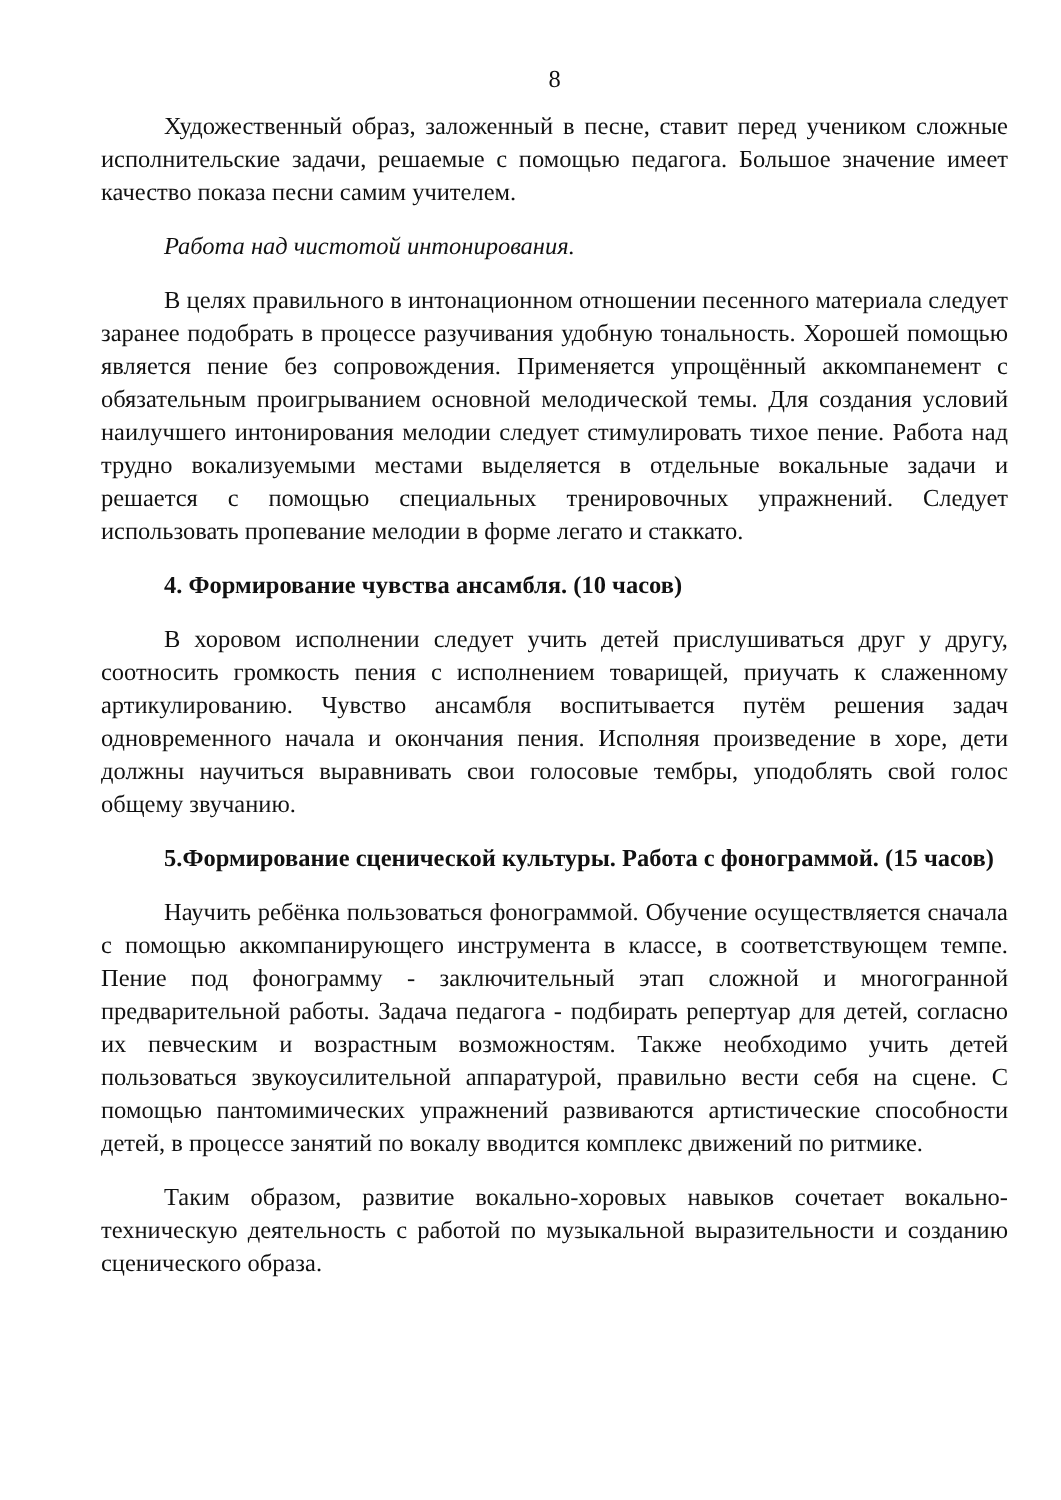8
Художественный образ, заложенный в песне, ставит перед учеником сложные исполнительские задачи, решаемые с помощью педагога. Большое значение имеет качество показа песни самим учителем.
Работа над чистотой интонирования.
В целях правильного в интонационном отношении песенного материала следует заранее подобрать в процессе разучивания удобную тональность. Хорошей помощью является пение без сопровождения. Применяется упрощённый аккомпанемент с обязательным проигрыванием основной мелодической темы. Для создания условий наилучшего интонирования мелодии следует стимулировать тихое пение. Работа над трудно вокализуемыми местами выделяется в отдельные вокальные задачи и решается с помощью специальных тренировочных упражнений. Следует использовать пропевание мелодии в форме легато и стаккато.
4. Формирование чувства ансамбля. (10 часов)
В хоровом исполнении следует учить детей прислушиваться друг у другу, соотносить громкость пения с исполнением товарищей, приучать к слаженному артикулированию. Чувство ансамбля воспитывается путём решения задач одновременного начала и окончания пения. Исполняя произведение в хоре, дети должны научиться выравнивать свои голосовые тембры, уподоблять свой голос общему звучанию.
5.Формирование сценической культуры. Работа с фонограммой. (15 часов)
Научить ребёнка пользоваться фонограммой. Обучение осуществляется сначала с помощью аккомпанирующего инструмента в классе, в соответствующем темпе. Пение под фонограмму - заключительный этап сложной и многогранной предварительной работы. Задача педагога - подбирать репертуар для детей, согласно их певческим и возрастным возможностям. Также необходимо учить детей пользоваться звукоусилительной аппаратурой, правильно вести себя на сцене. С помощью пантомимических упражнений развиваются артистические способности детей, в процессе занятий по вокалу вводится комплекс движений по ритмике.
Таким образом, развитие вокально-хоровых навыков сочетает вокально-техническую деятельность с работой по музыкальной выразительности и созданию сценического образа.